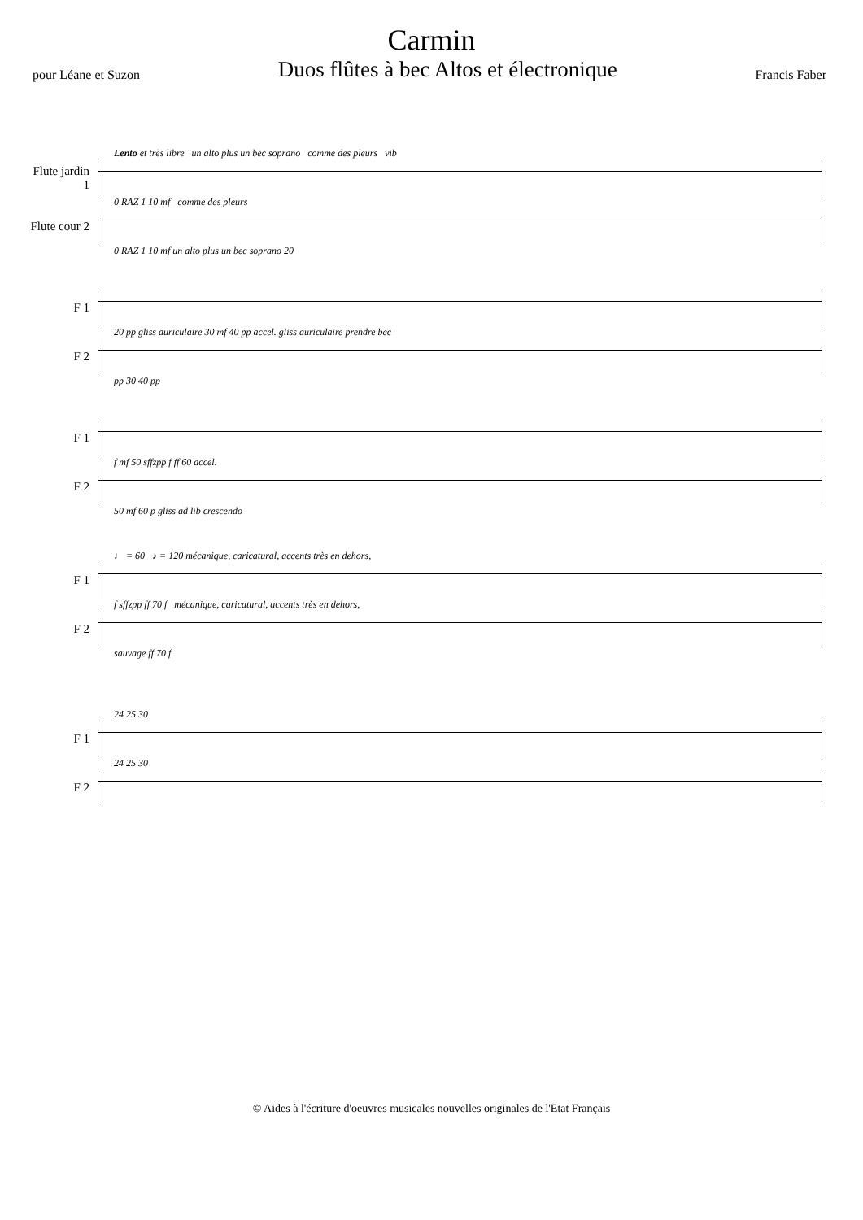Carmin
pour Léane et Suzon Duos flûtes à bec Altos et électronique Francis Faber
Lento et très libre un alto plus un bec soprano comme des pleurs vib
Flute jardin 1
0 RAZ 1 10 mf comme des pleurs
Flute cour 2
0 RAZ 1 10 mf un alto plus un bec soprano 20
F 1
20 pp gliss auriculaire 30 mf 40 pp accel. gliss auriculaire prendre bec
F 2
pp 30 40 pp
F 1
f mf 50 sffzpp f ff 60 accel.
F 2
50 mf 60 p gliss ad lib crescendo
♩ = 60 ♪ = 120 mécanique, caricatural, accents très en dehors,
F 1
f sffzpp ff 70 f mécanique, caricatural, accents très en dehors,
F 2
sauvage ff 70 f
24 25 30
F 1
24 25 30
F 2
© Aides à l'écriture d'oeuvres musicales nouvelles originales de l'Etat Français